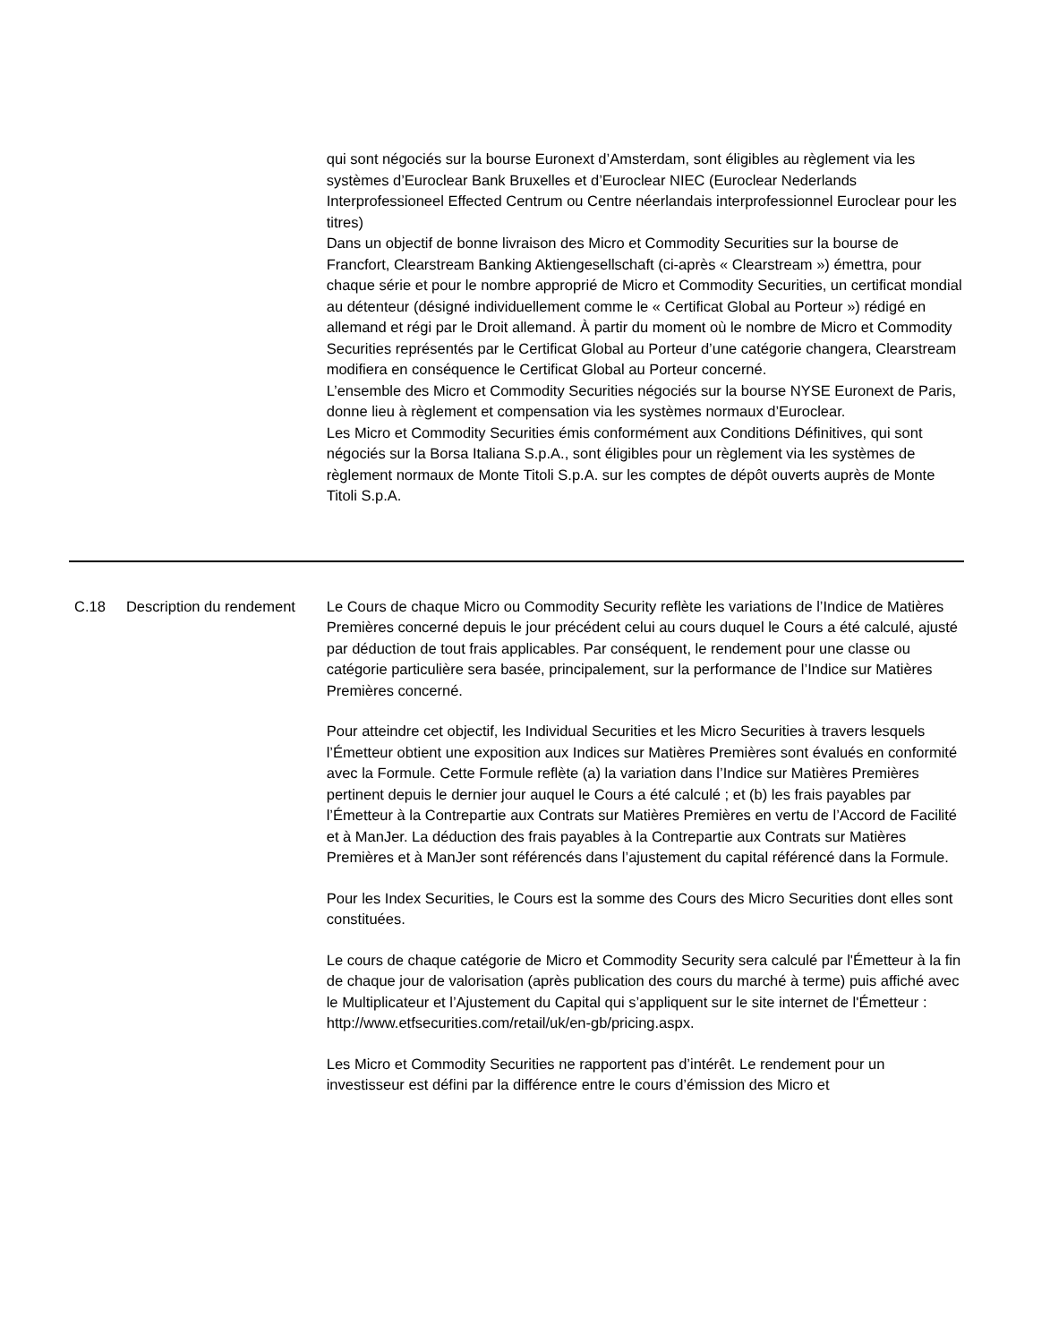| | | qui sont négociés sur la bourse Euronext d’Amsterdam, sont éligibles au règlement via les systèmes d’Euroclear Bank Bruxelles et d’Euroclear NIEC (Euroclear Nederlands Interprofessioneel Effected Centrum ou Centre néerlandais interprofessionnel Euroclear pour les titres) Dans un objectif de bonne livraison des Micro et Commodity Securities sur la bourse de Francfort, Clearstream Banking Aktiengesellschaft (ci-après « Clearstream ») émettra, pour chaque série et pour le nombre approprié de Micro et Commodity Securities, un certificat mondial au détenteur (désigné individuellement comme le « Certificat Global au Porteur ») rédigé en allemand et régi par le Droit allemand. À partir du moment où le nombre de Micro et Commodity Securities représentés par le Certificat Global au Porteur d’une catégorie changera, Clearstream modifiera en conséquence le Certificat Global au Porteur concerné. L’ensemble des Micro et Commodity Securities négociés sur la bourse NYSE Euronext de Paris, donne lieu à règlement et compensation via les systèmes normaux d’Euroclear. Les Micro et Commodity Securities émis conformément aux Conditions Définitives, qui sont négociés sur la Borsa Italiana S.p.A., sont éligibles pour un règlement via les systèmes de règlement normaux de Monte Titoli S.p.A. sur les comptes de dépôt ouverts auprès de Monte Titoli S.p.A. |
| C.18 | Description du rendement | Le Cours de chaque Micro ou Commodity Security reflète les variations de l’Indice de Matières Premières concerné depuis le jour précédent celui au cours duquel le Cours a été calculé, ajusté par déduction de tout frais applicables. Par conséquent, le rendement pour une classe ou catégorie particulière sera basée, principalement, sur la performance de l’Indice sur Matières Premières concerné. Pour atteindre cet objectif, les Individual Securities et les Micro Securities à travers lesquels l’Émetteur obtient une exposition aux Indices sur Matières Premières sont évalués en conformité avec la Formule. Cette Formule reflète (a) la variation dans l’Indice sur Matières Premières pertinent depuis le dernier jour auquel le Cours a été calculé ; et (b) les frais payables par l’Émetteur à la Contrepartie aux Contrats sur Matières Premières en vertu de l’Accord de Facilité et à ManJer. La déduction des frais payables à la Contrepartie aux Contrats sur Matières Premières et à ManJer sont référencés dans l’ajustement du capital référencé dans la Formule. Pour les Index Securities, le Cours est la somme des Cours des Micro Securities dont elles sont constituées. Le cours de chaque catégorie de Micro et Commodity Security sera calculé par l'Émetteur à la fin de chaque jour de valorisation (après publication des cours du marché à terme) puis affiché avec le Multiplicateur et l’Ajustement du Capital qui s’appliquent sur le site internet de l'Émetteur : http://www.etfsecurities.com/retail/uk/en-gb/pricing.aspx. Les Micro et Commodity Securities ne rapportent pas d’intérêt. Le rendement pour un investisseur est défini par la différence entre le cours d’émission des Micro et |